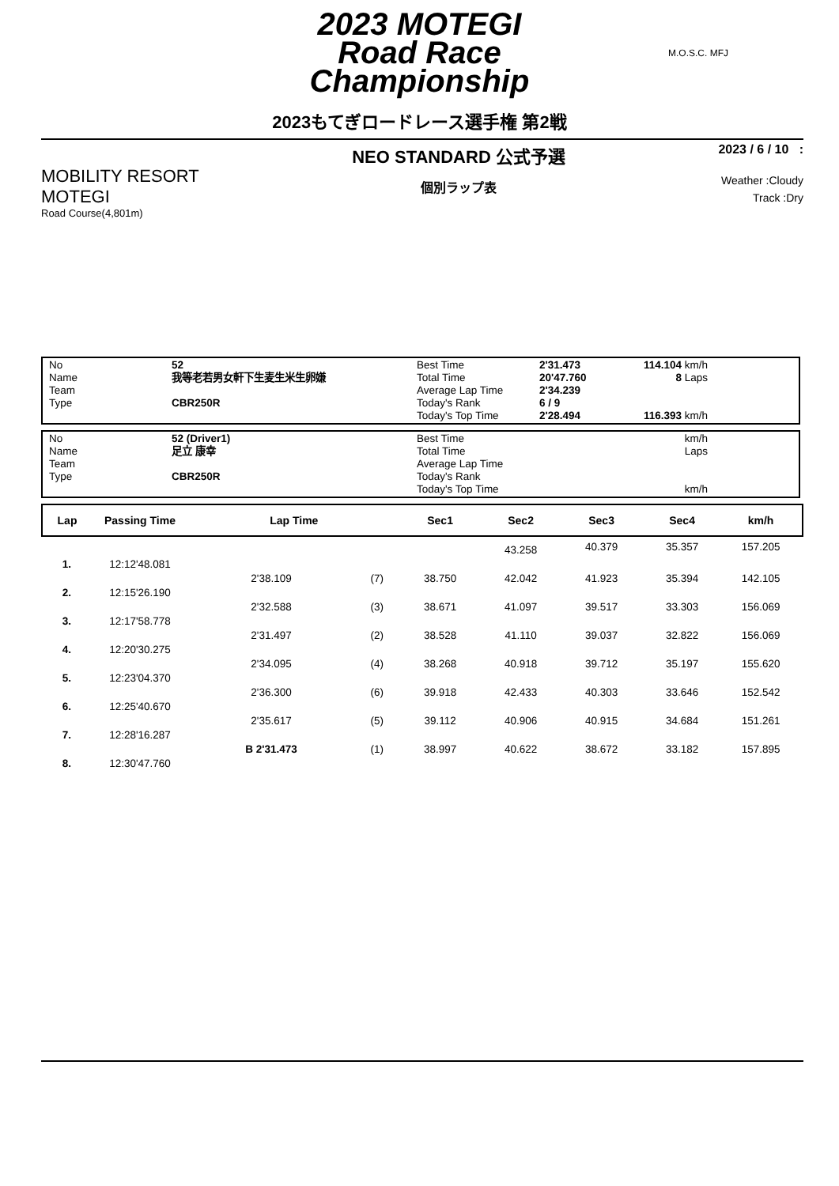2023 MOTEGI
Road Race
Championship
M.O.S.C. MFJ
2023もてぎロードレース選手権 第2戦
MOBILITY RESORT
MOTEGI
Road Course(4,801m)
NEO STANDARD 公式予選
個別ラップ表
2023 / 6 / 10 :
Weather :Cloudy
Track :Dry
| No | 52 | Best Time | 2'31.473 | 114.104 | km/h |
| Name | 我等老若男女軒下生麦生米生卵嫌 | Total Time | 20'47.760 | 8 | Laps |
| Team | | Average Lap Time | 2'34.239 | | |
| Type | CBR250R | Today's Rank | 6 / 9 | | |
| | | Today's Top Time | 2'28.494 | 116.393 | km/h |
| No | 52 (Driver1) | Best Time | | | km/h |
| Name | 足立 康幸 | Total Time | | | Laps |
| Team | | Average Lap Time | | | |
| Type | CBR250R | Today's Rank | | | |
| | | Today's Top Time | | | km/h |
| Lap | Passing Time | Lap Time | | Sec1 | Sec2 | Sec3 | Sec4 | km/h | |
| --- | --- | --- | --- | --- | --- | --- | --- | --- | --- |
| | | | | | 43.258 | 40.379 | 35.357 | 157.205 | |
| 1. | 12:12'48.081 | | | | | | | | |
| | | 2'38.109 | (7) | 38.750 | 42.042 | 41.923 | 35.394 | 142.105 | |
| 2. | 12:15'26.190 | | | | | | | | |
| | | 2'32.588 | (3) | 38.671 | 41.097 | 39.517 | 33.303 | 156.069 | |
| 3. | 12:17'58.778 | | | | | | | | |
| | | 2'31.497 | (2) | 38.528 | 41.110 | 39.037 | 32.822 | 156.069 | |
| 4. | 12:20'30.275 | | | | | | | | |
| | | 2'34.095 | (4) | 38.268 | 40.918 | 39.712 | 35.197 | 155.620 | |
| 5. | 12:23'04.370 | | | | | | | | |
| | | 2'36.300 | (6) | 39.918 | 42.433 | 40.303 | 33.646 | 152.542 | |
| 6. | 12:25'40.670 | | | | | | | | |
| | | 2'35.617 | (5) | 39.112 | 40.906 | 40.915 | 34.684 | 151.261 | |
| 7. | 12:28'16.287 | | | | | | | | |
| | | B 2'31.473 | (1) | 38.997 | 40.622 | 38.672 | 33.182 | 157.895 | |
| 8. | 12:30'47.760 | | | | | | | | |